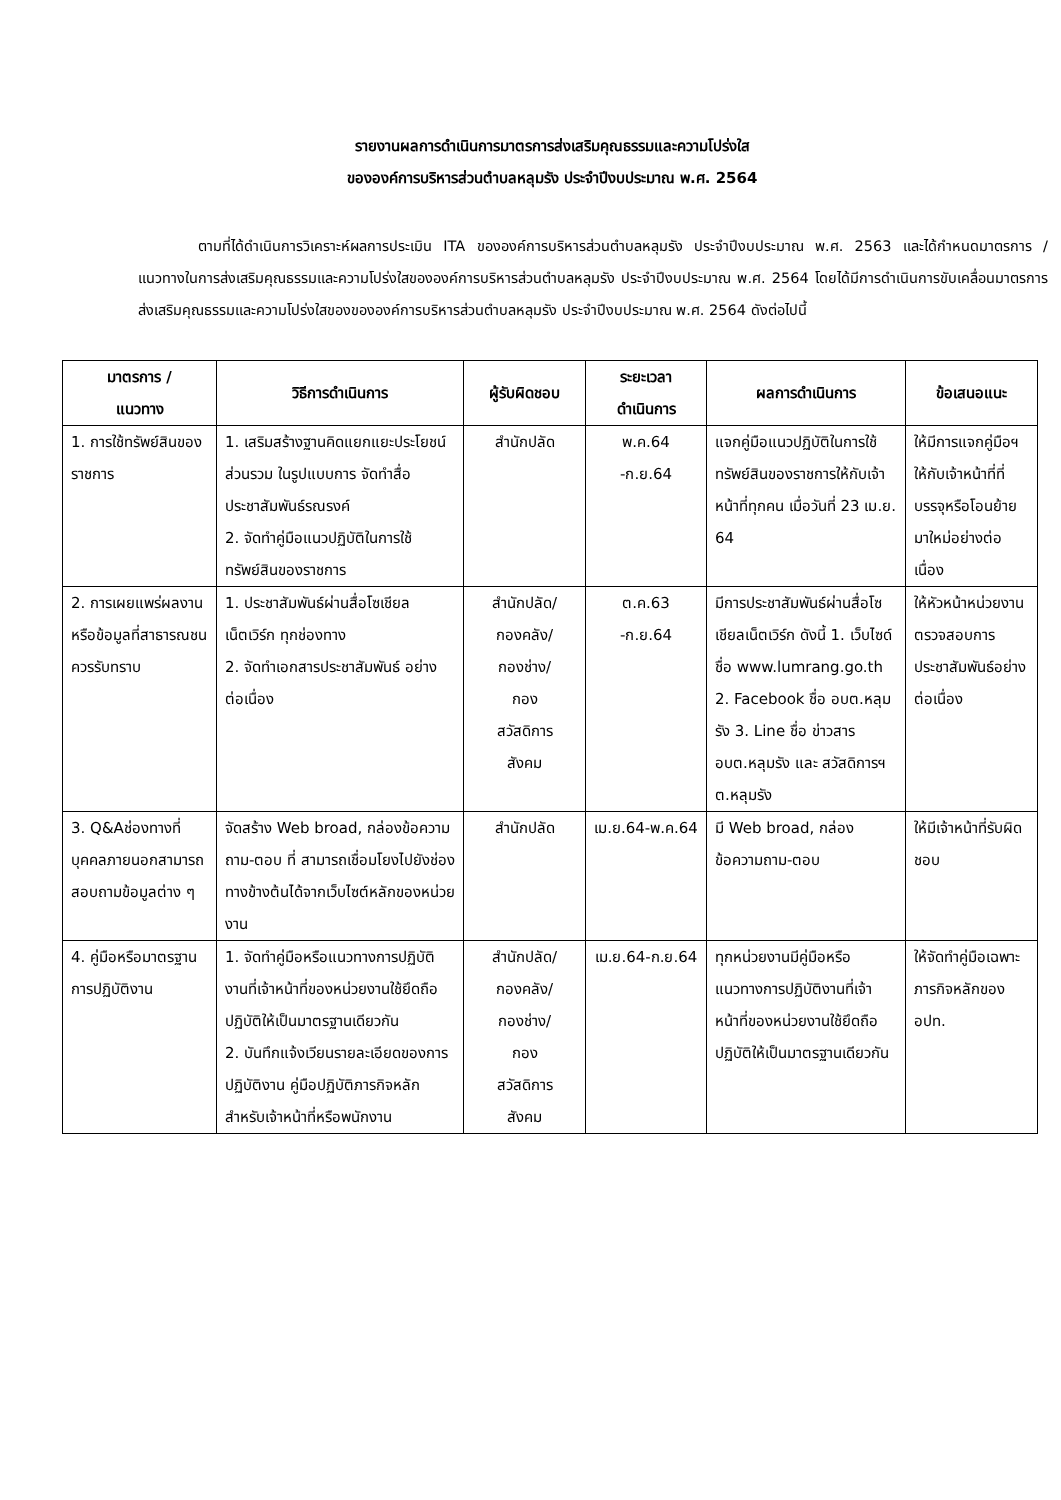รายงานผลการดำเนินการมาตรการส่งเสริมคุณธรรมและความโปร่งใส
ขององค์การบริหารส่วนตำบลหลุมรัง ประจำปีงบประมาณ พ.ศ. 2564
ตามที่ได้ดำเนินการวิเคราะห์ผลการประเมิน ITA ขององค์การบริหารส่วนตำบลหลุมรัง ประจำปีงบประมาณ พ.ศ. 2563 และได้กำหนดมาตรการ / แนวทางในการส่งเสริมคุณธรรมและความโปร่งใสขององค์การบริหารส่วนตำบลหลุมรัง ประจำปีงบประมาณ พ.ศ. 2564 โดยได้มีการดำเนินการขับเคลื่อนมาตรการส่งเสริมคุณธรรมและความโปร่งใสของขององค์การบริหารส่วนตำบลหลุมรัง ประจำปีงบประมาณ พ.ศ. 2564 ดังต่อไปนี้
| มาตรการ / แนวทาง | วิธีการดำเนินการ | ผู้รับผิดชอบ | ระยะเวลา ดำเนินการ | ผลการดำเนินการ | ข้อเสนอแนะ |
| --- | --- | --- | --- | --- | --- |
| 1. การใช้ทรัพย์สินของราชการ | 1. เสริมสร้างฐานคิดแยกแยะประโยชน์ส่วนรวม ในรูปแบบการ จัดทำสื่อประชาสัมพันธ์รณรงค์ 2. จัดทำคู่มือแนวปฏิบัติในการใช้ทรัพย์สินของราชการ | สำนักปลัด | พ.ค.64 -ก.ย.64 | แจกคู่มือแนวปฏิบัติในการใช้ทรัพย์สินของราชการให้กับเจ้าหน้าที่ทุกคน เมื่อวันที่ 23 เม.ย. 64 | ให้มีการแจกคู่มือฯ ให้กับเจ้าหน้าที่ที่บรรจุหรือโอนย้ายมาใหม่อย่างต่อเนื่อง |
| 2. การเผยแพร่ผลงานหรือข้อมูลที่สาธารณชนควรรับทราบ | 1. ประชาสัมพันธ์ผ่านสื่อโซเชียลเน็ตเวิร์ก ทุกช่องทาง 2. จัดทำเอกสารประชาสัมพันธ์ อย่างต่อเนื่อง | สำนักปลัด/ กองคลัง/ กองช่าง/ กอง สวัสดิการ สังคม | ต.ค.63 -ก.ย.64 | มีการประชาสัมพันธ์ผ่านสื่อโซเชียลเน็ตเวิร์ก ดังนี้ 1. เว็บไซด์ ชื่อ www.lumrang.go.th 2. Facebook ชื่อ อบต.หลุมรัง 3. Line ชื่อ ข่าวสาร อบต.หลุมรัง และ สวัสดิการฯ ต.หลุมรัง | ให้หัวหน้าหน่วยงานตรวจสอบการประชาสัมพันธ์อย่างต่อเนื่อง |
| 3. Q&Aช่องทางที่บุคคลภายนอกสามารถสอบถามข้อมูลต่าง ๆ | จัดสร้าง Web broad, กล่องข้อความถาม-ตอบ ที่ สามารถเชื่อมโยงไปยังช่องทางข้างต้นได้จากเว็บไซต์หลักของหน่วยงาน | สำนักปลัด | เม.ย.64-พ.ค.64 | มี Web broad, กล่องข้อความถาม-ตอบ | ให้มีเจ้าหน้าที่รับผิดชอบ |
| 4. คู่มือหรือมาตรฐานการปฏิบัติงาน | 1. จัดทำคู่มือหรือแนวทางการปฏิบัติงานที่เจ้าหน้าที่ของหน่วยงานใช้ยึดถือปฏิบัติให้เป็นมาตรฐานเดียวกัน 2. บันทึกแจ้งเวียนรายละเอียดของการปฏิบัติงาน คู่มือปฏิบัติภารกิจหลัก สำหรับเจ้าหน้าที่หรือพนักงาน | สำนักปลัด/ กองคลัง/ กองช่าง/ กอง สวัสดิการ สังคม | เม.ย.64-ก.ย.64 | ทุกหน่วยงานมีคู่มือหรือแนวทางการปฏิบัติงานที่เจ้าหน้าที่ของหน่วยงานใช้ยึดถือปฏิบัติให้เป็นมาตรฐานเดียวกัน | ให้จัดทำคู่มือเฉพาะภารกิจหลักของ อปท. |